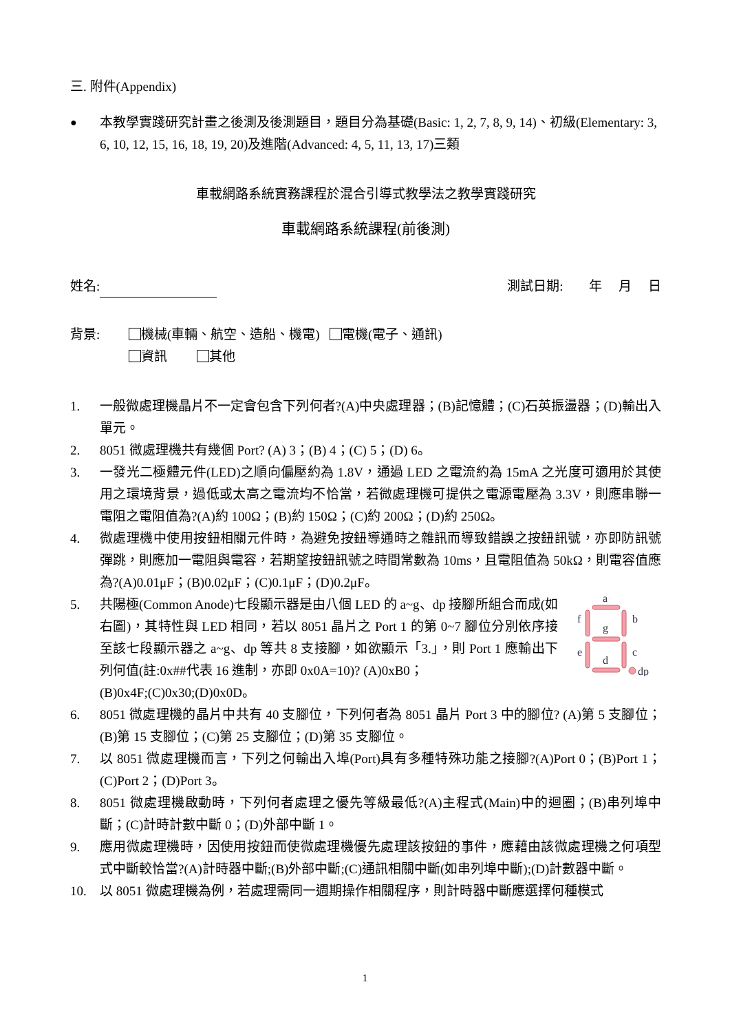三. 附件(Appendix)
●
本教學實踐研究計畫之後測及後測題目，題目分為基礎(Basic: 1, 2, 7, 8, 9, 14)、初級(Elementary: 3, 6, 10, 12, 15, 16, 18, 19, 20)及進階(Advanced: 4, 5, 11, 13, 17)三類
車載網路系統實務課程於混合引導式教學法之教學實踐研究
車載網路系統課程(前後測)
姓名: 測試日期: 年 月 日
背景: 機械(車輛、航空、造船、機電) 電機(電子、通訊)
資訊 其他
1. 一般微處理機晶片不一定會包含下列何者?(A)中央處理器；(B)記憶體；(C)石英振盪器；(D)輸出入單元。
2. 8051 微處理機共有幾個 Port? (A) 3；(B) 4；(C) 5；(D) 6。
3. 一發光二極體元件(LED)之順向偏壓約為 1.8V，通過 LED 之電流約為 15mA 之光度可適用於其使用之環境背景，過低或太高之電流均不恰當，若微處理機可提供之電源電壓為 3.3V，則應串聯一電阻之電阻值為?(A)約 100Ω；(B)約 150Ω；(C)約 200Ω；(D)約 250Ω。
4. 微處理機中使用按鈕相關元件時，為避免按鈕導通時之雜訊而導致錯誤之按鈕訊號，亦即防訊號彈跳，則應加一電阻與電容，若期望按鈕訊號之時間常數為 10ms，且電阻值為 50kΩ，則電容值應為?(A)0.01μF；(B)0.02μF；(C)0.1μF；(D)0.2μF。
5. 共陽極(Common Anode)七段顯示器是由八個 LED 的 a~g、dp 接腳所組合而成(如右圖)，其特性與 LED 相同，若以 8051 晶片之 Port 1 的第 0~7 腳位分別依序接至該七段顯示器之 a~g、dp 等共 8 支接腳，如欲顯示「3.」，則 Port 1 應輸出下列何值(註:0x##代表 16 進制，亦即 0x0A=10)? (A)0xB0；
a
f
b
g
e
c
d
dp
(B)0x4F;(C)0x30;(D)0x0D。
6. 8051 微處理機的晶片中共有 40 支腳位，下列何者為 8051 晶片 Port 3 中的腳位? (A)第 5 支腳位；(B)第 15 支腳位；(C)第 25 支腳位；(D)第 35 支腳位。
7. 以 8051 微處理機而言，下列之何輸出入埠(Port)具有多種特殊功能之接腳?(A)Port 0；(B)Port 1；(C)Port 2；(D)Port 3。
8. 8051 微處理機啟動時，下列何者處理之優先等級最低?(A)主程式(Main)中的迴圈；(B)串列埠中斷；(C)計時計數中斷 0；(D)外部中斷 1。
9. 應用微處理機時，因使用按鈕而使微處理機優先處理該按鈕的事件，應藉由該微處理機之何項型式中斷較恰當?(A)計時器中斷;(B)外部中斷;(C)通訊相關中斷(如串列埠中斷);(D)計數器中斷。
10. 以 8051 微處理機為例，若處理需同一週期操作相關程序，則計時器中斷應選擇何種模式
1